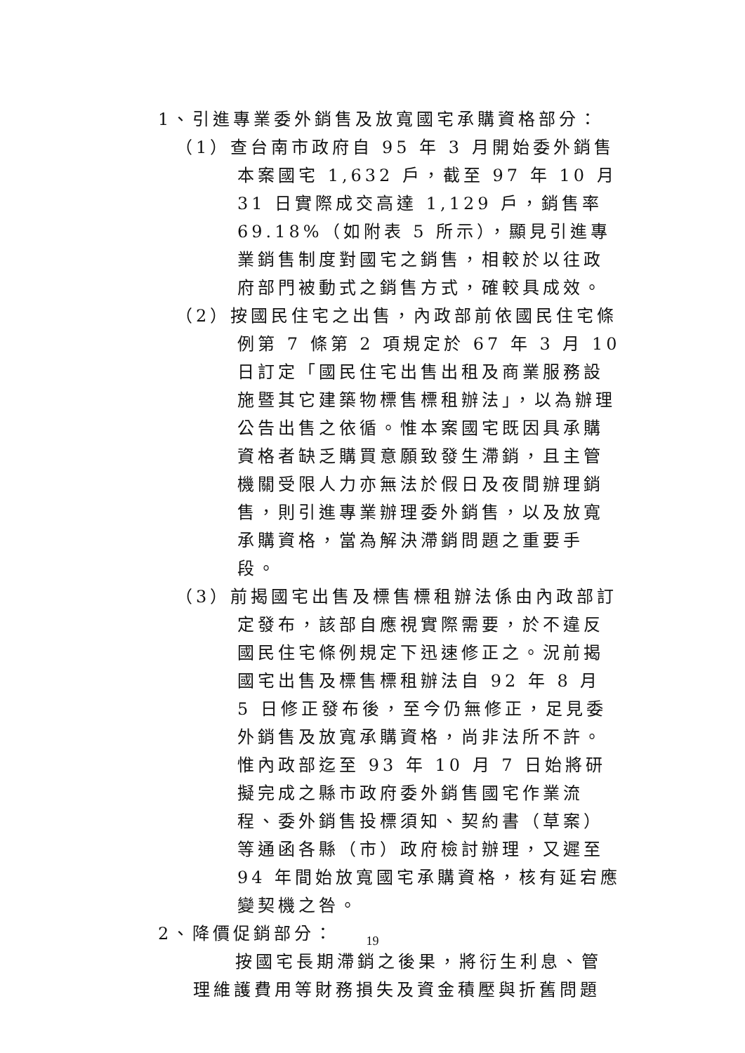1、引進專業委外銷售及放寬國宅承購資格部分：
（1）查台南市政府自 95 年 3 月開始委外銷售本案國宅 1,632 戶，截至 97 年 10 月 31 日實際成交高達 1,129 戶，銷售率 69.18%（如附表 5 所示），顯見引進專業銷售制度對國宅之銷售，相較於以往政府部門被動式之銷售方式，確較具成效。
（2）按國民住宅之出售，內政部前依國民住宅條例第 7 條第 2 項規定於 67 年 3 月 10 日訂定「國民住宅出售出租及商業服務設施暨其它建築物標售標租辦法」，以為辦理公告出售之依循。惟本案國宅既因具承購資格者缺乏購買意願致發生滯銷，且主管機關受限人力亦無法於假日及夜間辦理銷售，則引進專業辦理委外銷售，以及放寬承購資格，當為解決滯銷問題之重要手段。
（3）前揭國宅出售及標售標租辦法係由內政部訂定發布，該部自應視實際需要，於不違反國民住宅條例規定下迅速修正之。況前揭國宅出售及標售標租辦法自 92 年 8 月 5 日修正發布後，至今仍無修正，足見委外銷售及放寬承購資格，尚非法所不許。惟內政部迄至 93 年 10 月 7 日始將研擬完成之縣市政府委外銷售國宅作業流程、委外銷售投標須知、契約書（草案）等通函各縣（市）政府檢討辦理，又遲至 94 年間始放寬國宅承購資格，核有延宕應變契機之咎。
2、降價促銷部分：
按國宅長期滯銷之後果，將衍生利息、管理維護費用等財務損失及資金積壓與折舊問題
19